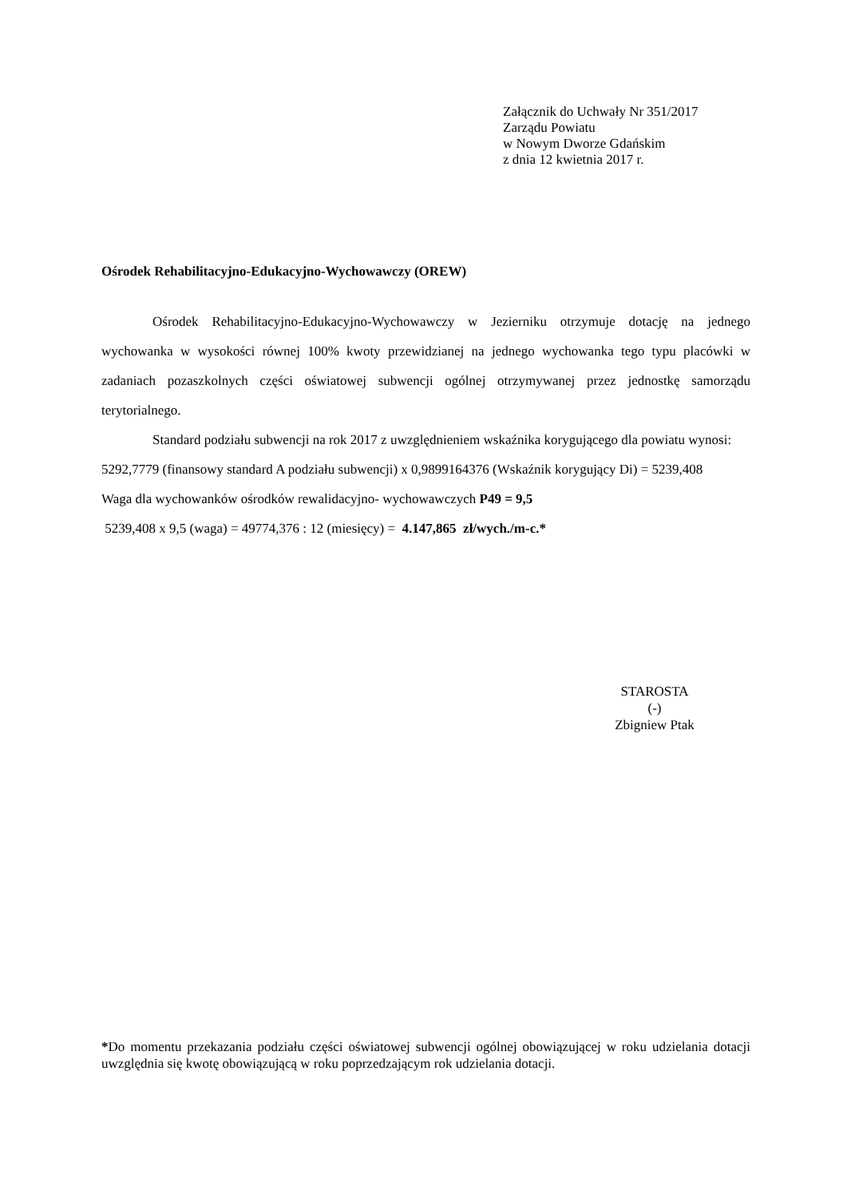Załącznik do Uchwały Nr 351/2017
Zarządu Powiatu
w Nowym Dworze Gdańskim
z dnia 12 kwietnia 2017 r.
Ośrodek Rehabilitacyjno-Edukacyjno-Wychowawczy (OREW)
Ośrodek Rehabilitacyjno-Edukacyjno-Wychowawczy w Jezierniku otrzymuje dotację na jednego wychowanka w wysokości równej 100% kwoty przewidzianej na jednego wychowanka tego typu placówki w zadaniach pozaszkolnych części oświatowej subwencji ogólnej otrzymywanej przez jednostkę samorządu terytorialnego.
Standard podziału subwencji na rok 2017 z uwzględnieniem wskaźnika korygującego dla powiatu wynosi:
5292,7779 (finansowy standard A podziału subwencji) x 0,9899164376 (Wskaźnik korygujący Di) = 5239,408
Waga dla wychowanków ośrodków rewalidacyjno- wychowawczych P49 = 9,5
5239,408 x 9,5 (waga) = 49774,376 : 12 (miesięcy) = 4.147,865 zł/wych./m-c.*
STAROSTA
(-)
Zbigniew Ptak
*Do momentu przekazania podziału części oświatowej subwencji ogólnej obowiązującej w roku udzielania dotacji uwzględnia się kwotę obowiązującą w roku poprzedzającym rok udzielania dotacji.